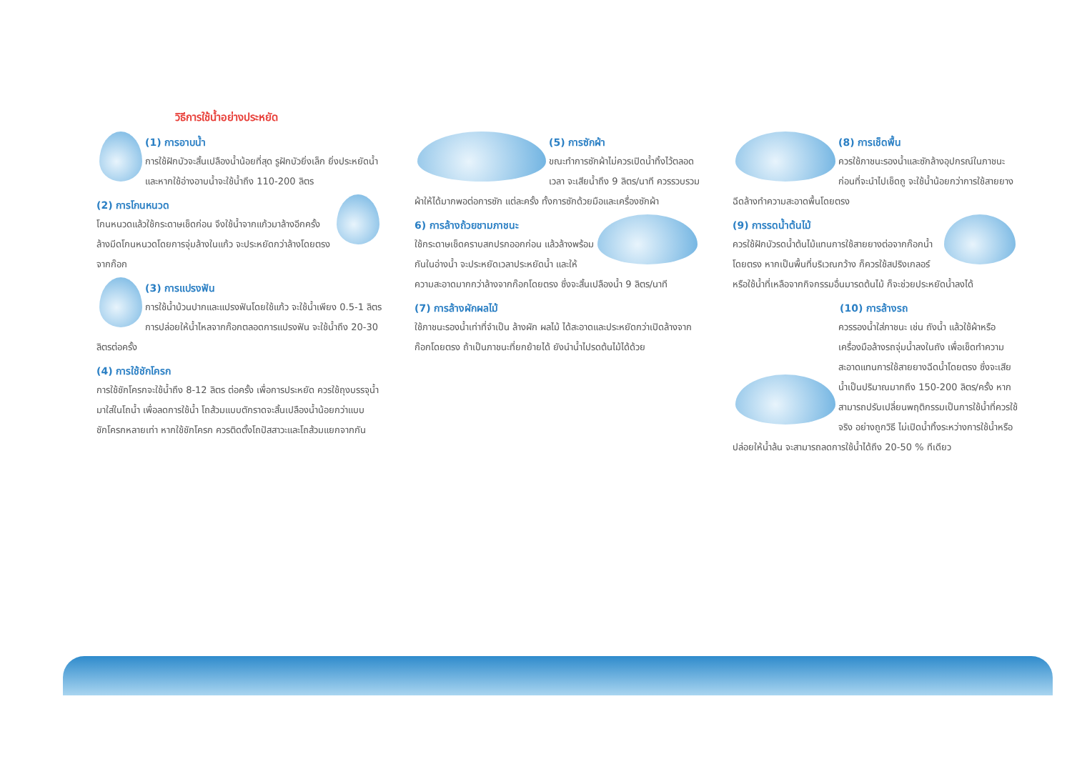วิธีการใช้น้ำอย่างประหยัด
(1) การอาบน้ำ
การใช้ฝักบัวจะสิ้นเปลืองน้ำน้อยที่สุด รูฝักบัวยิ่งเล็ก ยิ่งประหยัดน้ำ และหากใช้อ่างอาบน้ำจะใช้น้ำถึง 110-200 ลิตร
(2) การโกนหนวด
โกนหนวดแล้วใช้กระดาษเช็ดก่อน จึงใช้น้ำจากแก้วมาล้างอีกครั้ง ล้างมีดโกนหนวดโดยการจุ่มล้างในแก้ว จะประหยัดกว่าล้างโดยตรงจากก๊อก
(3) การแปรงฟัน
การใช้น้ำบ้วนปากและแปรงฟันโดยใช้แก้ว จะใช้น้ำเพียง 0.5-1 ลิตร การปล่อยให้น้ำไหลจากก๊อกตลอดการแปรงฟัน จะใช้น้ำถึง 20-30 ลิตรต่อครั้ง
(4) การใช้ชักโครก
การใช้ชักโครกจะใช้น้ำถึง 8-12 ลิตร ต่อครั้ง เพื่อการประหยัด ควรใช้ถุงบรรจุน้ำมาใส่ในโถน้ำ เพื่อลดการใช้น้ำ โถส้วมแบบตักราดจะสิ้นเปลืองน้ำน้อยกว่าแบบชักโครกหลายเท่า หากใช้ชักโครก ควรติดตั้งโถปัสสาวะและโถส้วมแยกจากกัน
(5) การซักผ้า
ขณะทำการซักผ้าไม่ควรเปิดน้ำทิ้งไว้ตลอดเวลา จะเสียน้ำถึง 9 ลิตร/นาที ควรรวบรวมผ้าให้ได้มากพอต่อการซัก แต่ละครั้ง ทั้งการซักด้วยมือและเครื่องซักผ้า
6) การล้างถ้วยชามภาชนะ
ใช้กระดาษเช็ดคราบสกปรกออกก่อน แล้วล้างพร้อมกันในอ่างน้ำ จะประหยัดเวลาประหยัดน้ำ และให้ความสะอาดมากกว่าล้างจากก๊อกโดยตรง ซึ่งจะสิ้นเปลืองน้ำ 9 ลิตร/นาที
(7) การล้างผักผลไม้
ใช้ภาชนะรองน้ำเท่าที่จำเป็น ล้างผัก ผลไม้ ได้สะอาดและประหยัดกว่าเปิดล้างจากก๊อกโดยตรง ถ้าเป็นภาชนะที่ยกย้ายได้ ยังนำน้ำไปรดต้นไม้ได้ด้วย
(8) การเช็ดพื้น
ควรใช้ภาชนะรองน้ำและซักล้างอุปกรณ์ในภาชนะ ก่อนที่จะนำไปเช็ดถู จะใช้น้ำน้อยกว่าการใช้สายยางฉีดล้างทำความสะอาดพื้นโดยตรง
(9) การรดน้ำต้นไม้
ควรใช้ฝักบัวรดน้ำต้นไม้แทนการใช้สายยางต่อจากก๊อกน้ำโดยตรง หากเป็นพื้นที่บริเวณกว้าง ก็ควรใช้สปริงเกลอร์ หรือใช้น้ำที่เหลือจากกิจกรรมอื่นมารดต้นไม้ ก็จะช่วยประหยัดน้ำลงได้
(10) การล้างรถ
ควรรองน้ำใส่ภาชนะ เช่น ถังน้ำ แล้วใช้ผ้าหรือ เครื่องมือล้างรถจุ่มน้ำลงในถัง เพื่อเช็ดทำความสะอาดแทนการใช้สายยางฉีดน้ำโดยตรง ซึ่งจะเสียน้ำเป็นปริมาณมากถึง 150-200 ลิตร/ครั้ง หากสามารถปรับเปลี่ยนพฤติกรรมเป็นการใช้น้ำที่ควรใช้จริง อย่างถูกวิธี ไม่เปิดน้ำทิ้งระหว่างการใช้น้ำหรือปล่อยให้น้ำล้น จะสามารถลดการใช้น้ำได้ถึง 20-50 % ทีเดียว